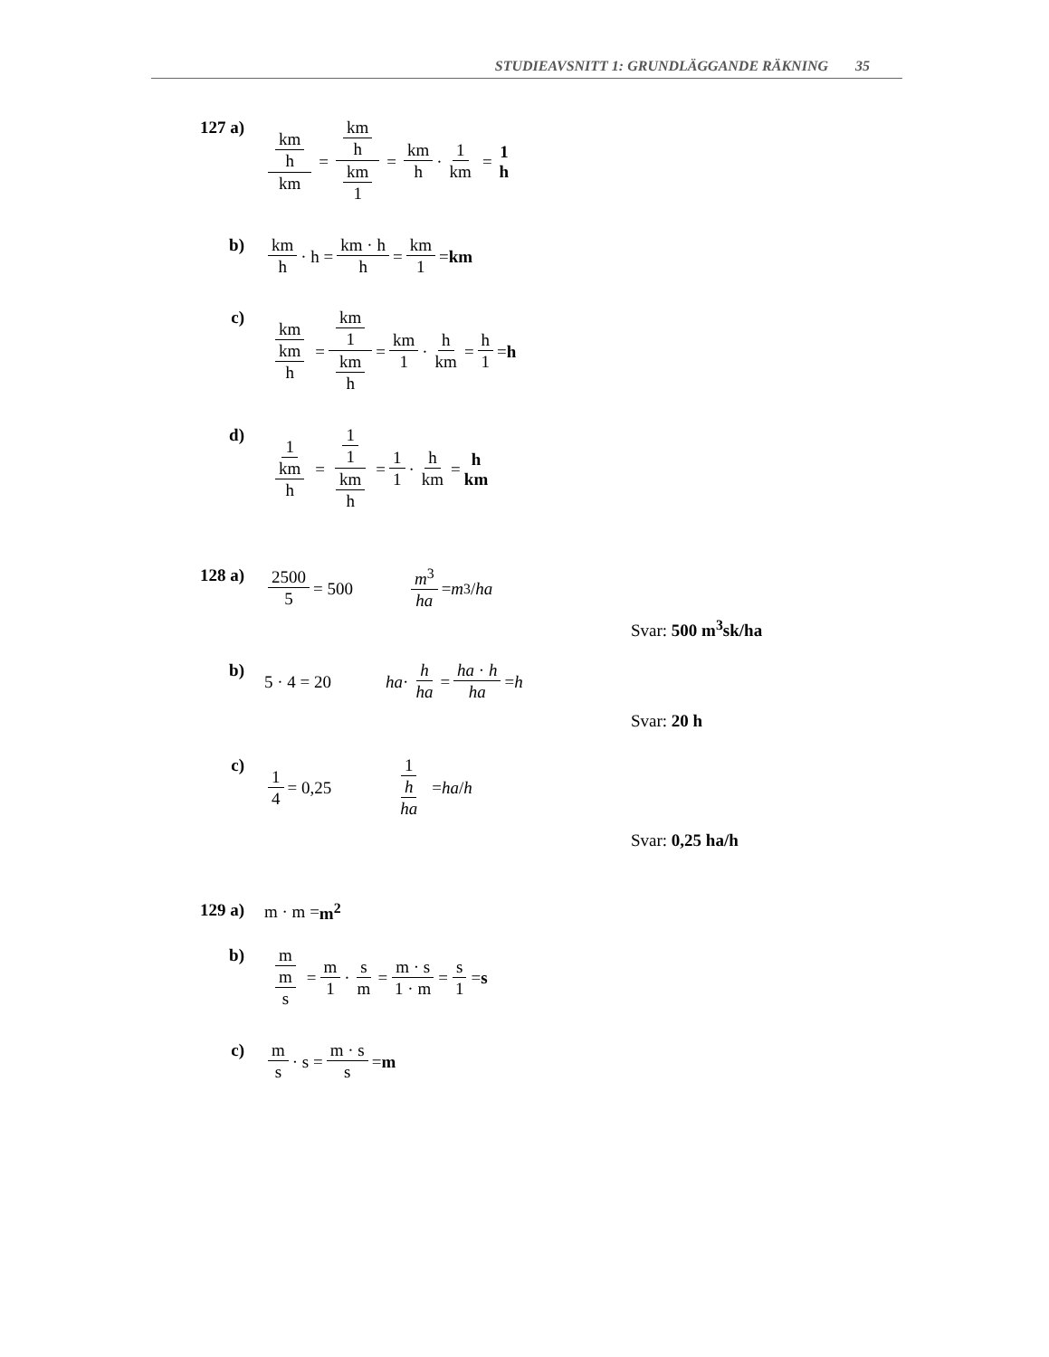STUDIEAVSNITT 1: GRUNDLÄGGANDE RÄKNING 35
127 a) km h km = km h km 1 = km h · 1 km = 1 h
b) km h · h = km · h h = km 1 = km
c) km km h = km 1 km h = km 1 · h km = h 1 = h
d) 1 km h = 1 1 km h = 1 1 · h km = h km
128 a) 2500 5 = 500 m<sup>3</sup> ha = m<sup>3</sup> / ha
Svar: 500 m<sup>3</sup>sk/ha
b)
5 · 4 = 20 ha · h ha = ha · h ha = h
Svar: 20 h
c) 1 4 = 0,25 1 h ha = ha / h
Svar: 0,25 ha/h
129 a)
m · m = m<sup>2</sup>
b) m m s = m 1 · s m = m · s 1 · m = s 1 = s
c) m s · s = m · s s = m